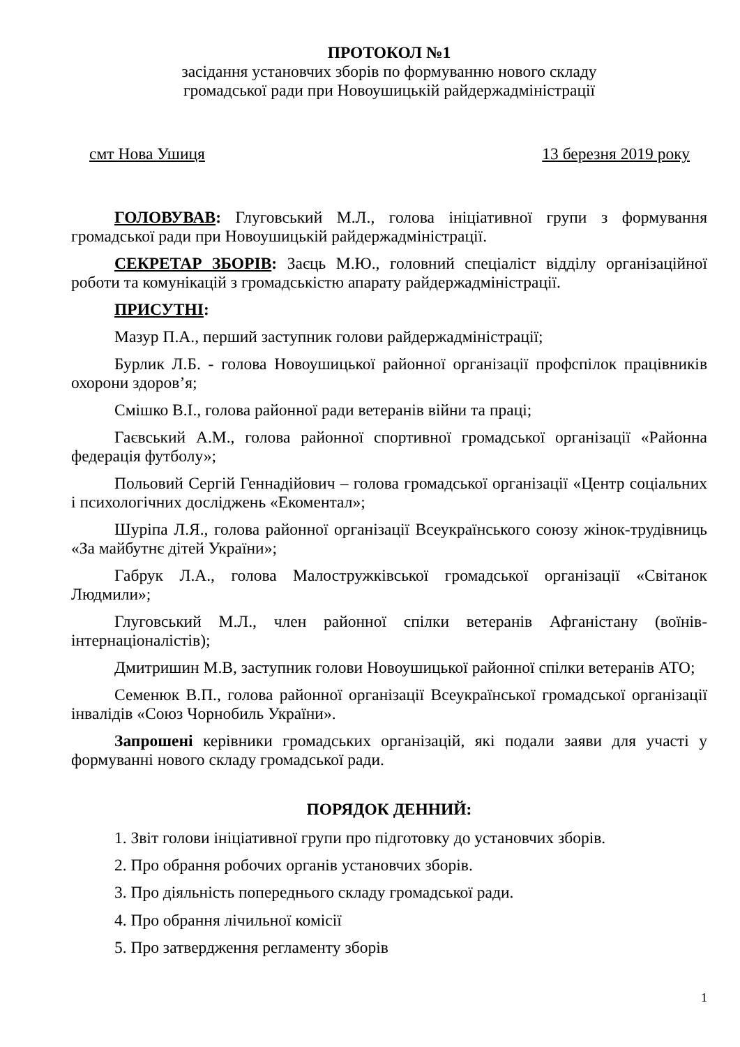ПРОТОКОЛ №1
засідання установчих зборів по формуванню нового складу
громадської ради при Новоушицькій райдержадміністрації
смт Нова Ушиця 13 березня 2019 року
ГОЛОВУВАВ: Глуговський М.Л., голова ініціативної групи з формування громадської ради при Новоушицькій райдержадміністрації.
СЕКРЕТАР ЗБОРІВ: Заєць М.Ю., головний спеціаліст відділу організаційної роботи та комунікацій з громадськістю апарату райдержадміністрації.
ПРИСУТНІ:
Мазур П.А., перший заступник голови райдержадміністрації;
Бурлик Л.Б. - голова Новоушицької районної організації профспілок працівників охорони здоров’я;
Смішко В.І., голова районної ради ветеранів війни та праці;
Гаєвський А.М., голова районної спортивної громадської організації «Районна федерація футболу»;
Польовий Сергій Геннадійович – голова громадської організації «Центр соціальних і психологічних досліджень «Екоментал»;
Шуріпа Л.Я., голова районної організації Всеукраїнського союзу жінок-трудівниць «За майбутнє дітей України»;
Габрук Л.А., голова Малостружківської громадської організації «Світанок Людмили»;
Глуговський М.Л., член районної спілки ветеранів Афганістану (воїнів-інтернаціоналістів);
Дмитришин М.В, заступник голови Новоушицької районної спілки ветеранів АТО;
Семенюк В.П., голова районної організації Всеукраїнської громадської організації інвалідів «Союз Чорнобиль України».
Запрошені керівники громадських організацій, які подали заяви для участі у формуванні нового складу громадської ради.
ПОРЯДОК ДЕННИЙ:
1. Звіт голови ініціативної групи про підготовку до установчих зборів.
2. Про обрання робочих органів установчих зборів.
3. Про діяльність попереднього складу громадської ради.
4. Про обрання лічильної комісії
5. Про затвердження регламенту зборів
1